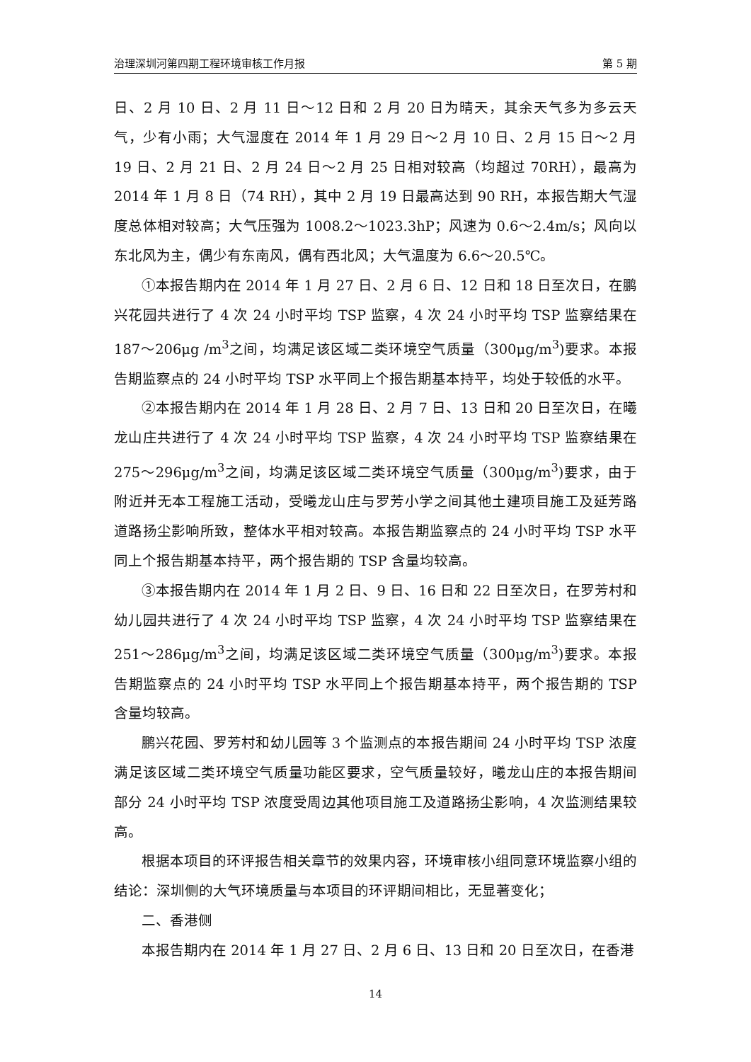治理深圳河第四期工程环境审核工作月报 第 5 期
日、2 月 10 日、2 月 11 日～12 日和 2 月 20 日为晴天，其余天气多为多云天气，少有小雨；大气湿度在 2014 年 1 月 29 日～2 月 10 日、2 月 15 日～2 月 19 日、2 月 21 日、2 月 24 日～2 月 25 日相对较高（均超过 70RH），最高为 2014 年 1 月 8 日（74 RH），其中 2 月 19 日最高达到 90 RH，本报告期大气湿度总体相对较高；大气压强为 1008.2～1023.3hP；风速为 0.6～2.4m/s；风向以东北风为主，偶少有东南风，偶有西北风；大气温度为 6.6～20.5℃。
①本报告期内在 2014 年 1 月 27 日、2 月 6 日、12 日和 18 日至次日，在鹏兴花园共进行了 4 次 24 小时平均 TSP 监察，4 次 24 小时平均 TSP 监察结果在 187～206μg /m<sup>3</sup>之间，均满足该区域二类环境空气质量（300μg/m<sup>3</sup>)要求。本报告期监察点的 24 小时平均 TSP 水平同上个报告期基本持平，均处于较低的水平。
②本报告期内在 2014 年 1 月 28 日、2 月 7 日、13 日和 20 日至次日，在曦龙山庄共进行了 4 次 24 小时平均 TSP 监察，4 次 24 小时平均 TSP 监察结果在 275～296μg/m<sup>3</sup>之间，均满足该区域二类环境空气质量（300μg/m<sup>3</sup>)要求，由于附近并无本工程施工活动，受曦龙山庄与罗芳小学之间其他土建项目施工及延芳路道路扬尘影响所致，整体水平相对较高。本报告期监察点的 24 小时平均 TSP 水平同上个报告期基本持平，两个报告期的 TSP 含量均较高。
③本报告期内在 2014 年 1 月 2 日、9 日、16 日和 22 日至次日，在罗芳村和幼儿园共进行了 4 次 24 小时平均 TSP 监察，4 次 24 小时平均 TSP 监察结果在 251～286μg/m<sup>3</sup>之间，均满足该区域二类环境空气质量（300μg/m<sup>3</sup>)要求。本报告期监察点的 24 小时平均 TSP 水平同上个报告期基本持平，两个报告期的 TSP 含量均较高。
鹏兴花园、罗芳村和幼儿园等 3 个监测点的本报告期间 24 小时平均 TSP 浓度满足该区域二类环境空气质量功能区要求，空气质量较好，曦龙山庄的本报告期间部分 24 小时平均 TSP 浓度受周边其他项目施工及道路扬尘影响，4 次监测结果较高。
根据本项目的环评报告相关章节的效果内容，环境审核小组同意环境监察小组的结论：深圳侧的大气环境质量与本项目的环评期间相比，无显著变化；
二、香港侧
本报告期内在 2014 年 1 月 27 日、2 月 6 日、13 日和 20 日至次日，在香港
14